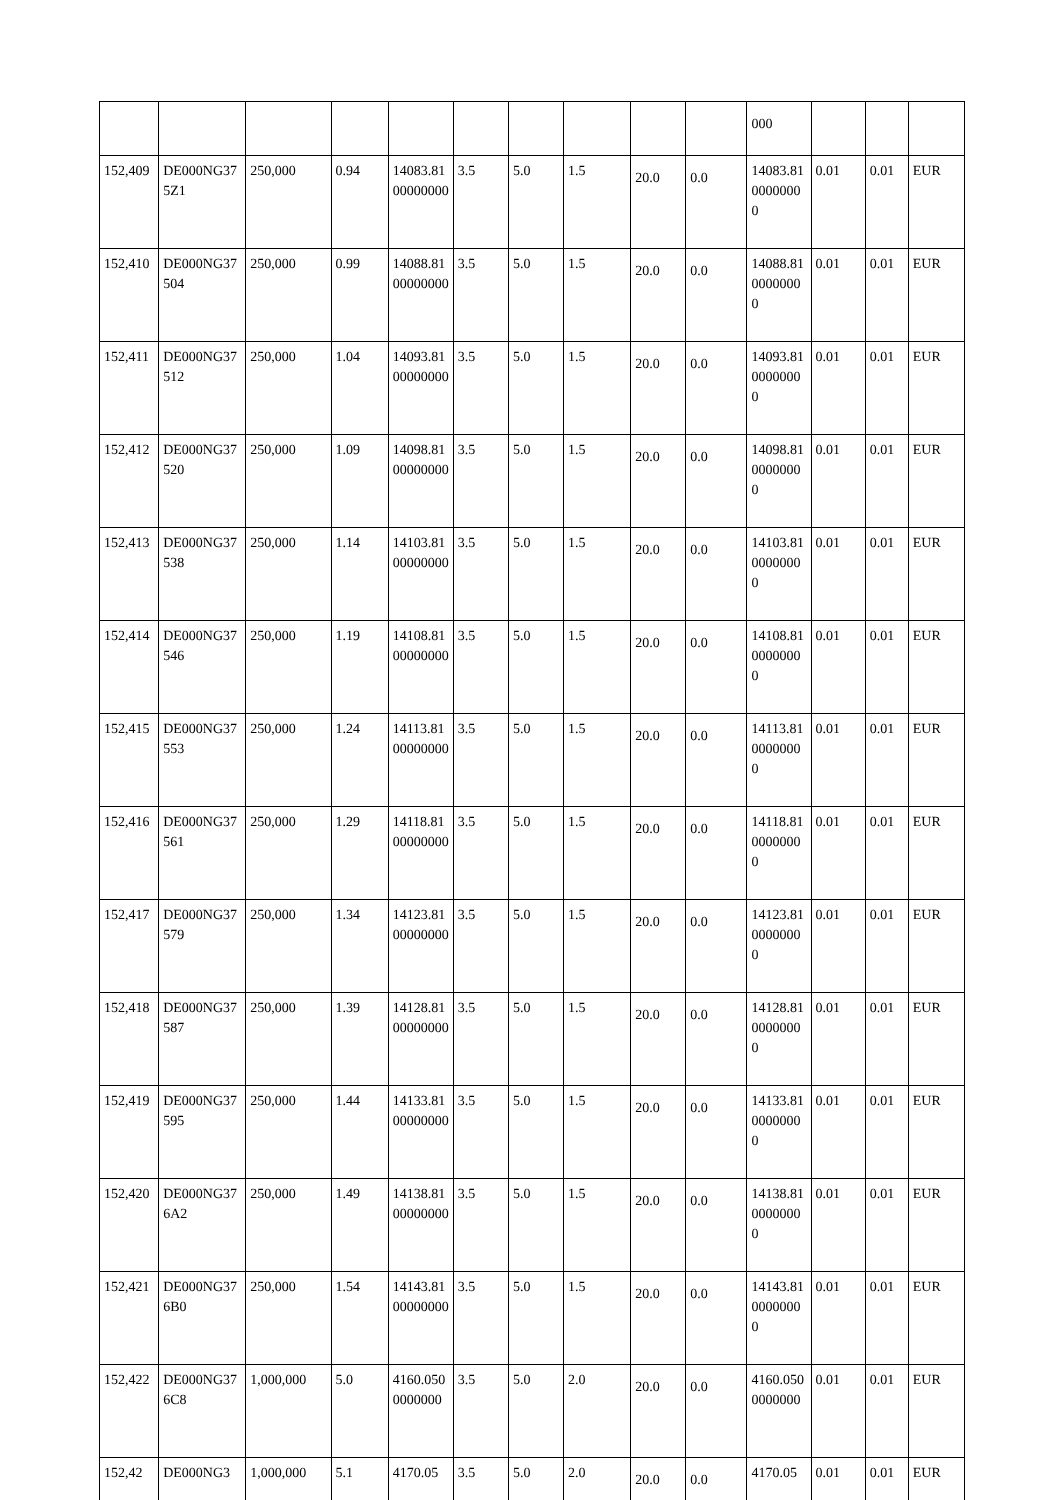| | | | | | | | | | | 000 | | | |
| 152,409 | DE000NG375Z1 | 250,000 | 0.94 | 14083.8100000000 | 3.5 | 5.0 | 1.5 | 20.0 | 0.0 | 14083.8100000000 | 0.01 | 0.01 | EUR |
| 152,410 | DE000NG37504 | 250,000 | 0.99 | 14088.8100000000 | 3.5 | 5.0 | 1.5 | 20.0 | 0.0 | 14088.8100000000 | 0.01 | 0.01 | EUR |
| 152,411 | DE000NG37512 | 250,000 | 1.04 | 14093.8100000000 | 3.5 | 5.0 | 1.5 | 20.0 | 0.0 | 14093.8100000000 | 0.01 | 0.01 | EUR |
| 152,412 | DE000NG37520 | 250,000 | 1.09 | 14098.8100000000 | 3.5 | 5.0 | 1.5 | 20.0 | 0.0 | 14098.8100000000 | 0.01 | 0.01 | EUR |
| 152,413 | DE000NG37538 | 250,000 | 1.14 | 14103.8100000000 | 3.5 | 5.0 | 1.5 | 20.0 | 0.0 | 14103.8100000000 | 0.01 | 0.01 | EUR |
| 152,414 | DE000NG37546 | 250,000 | 1.19 | 14108.8100000000 | 3.5 | 5.0 | 1.5 | 20.0 | 0.0 | 14108.8100000000 | 0.01 | 0.01 | EUR |
| 152,415 | DE000NG37553 | 250,000 | 1.24 | 14113.8100000000 | 3.5 | 5.0 | 1.5 | 20.0 | 0.0 | 14113.8100000000 | 0.01 | 0.01 | EUR |
| 152,416 | DE000NG37561 | 250,000 | 1.29 | 14118.8100000000 | 3.5 | 5.0 | 1.5 | 20.0 | 0.0 | 14118.8100000000 | 0.01 | 0.01 | EUR |
| 152,417 | DE000NG37579 | 250,000 | 1.34 | 14123.8100000000 | 3.5 | 5.0 | 1.5 | 20.0 | 0.0 | 14123.8100000000 | 0.01 | 0.01 | EUR |
| 152,418 | DE000NG37587 | 250,000 | 1.39 | 14128.8100000000 | 3.5 | 5.0 | 1.5 | 20.0 | 0.0 | 14128.8100000000 | 0.01 | 0.01 | EUR |
| 152,419 | DE000NG37595 | 250,000 | 1.44 | 14133.8100000000 | 3.5 | 5.0 | 1.5 | 20.0 | 0.0 | 14133.8100000000 | 0.01 | 0.01 | EUR |
| 152,420 | DE000NG376A2 | 250,000 | 1.49 | 14138.8100000000 | 3.5 | 5.0 | 1.5 | 20.0 | 0.0 | 14138.8100000000 | 0.01 | 0.01 | EUR |
| 152,421 | DE000NG376B0 | 250,000 | 1.54 | 14143.8100000000 | 3.5 | 5.0 | 1.5 | 20.0 | 0.0 | 14143.8100000000 | 0.01 | 0.01 | EUR |
| 152,422 | DE000NG376C8 | 1,000,000 | 5.0 | 4160.0500000000 | 3.5 | 5.0 | 2.0 | 20.0 | 0.0 | 4160.0500000000 | 0.01 | 0.01 | EUR |
| 152,42 | DE000NG3 | 1,000,000 | 5.1 | 4170.05 | 3.5 | 5.0 | 2.0 | 20.0 | 0.0 | 4170.05 | 0.01 | 0.01 | EUR |